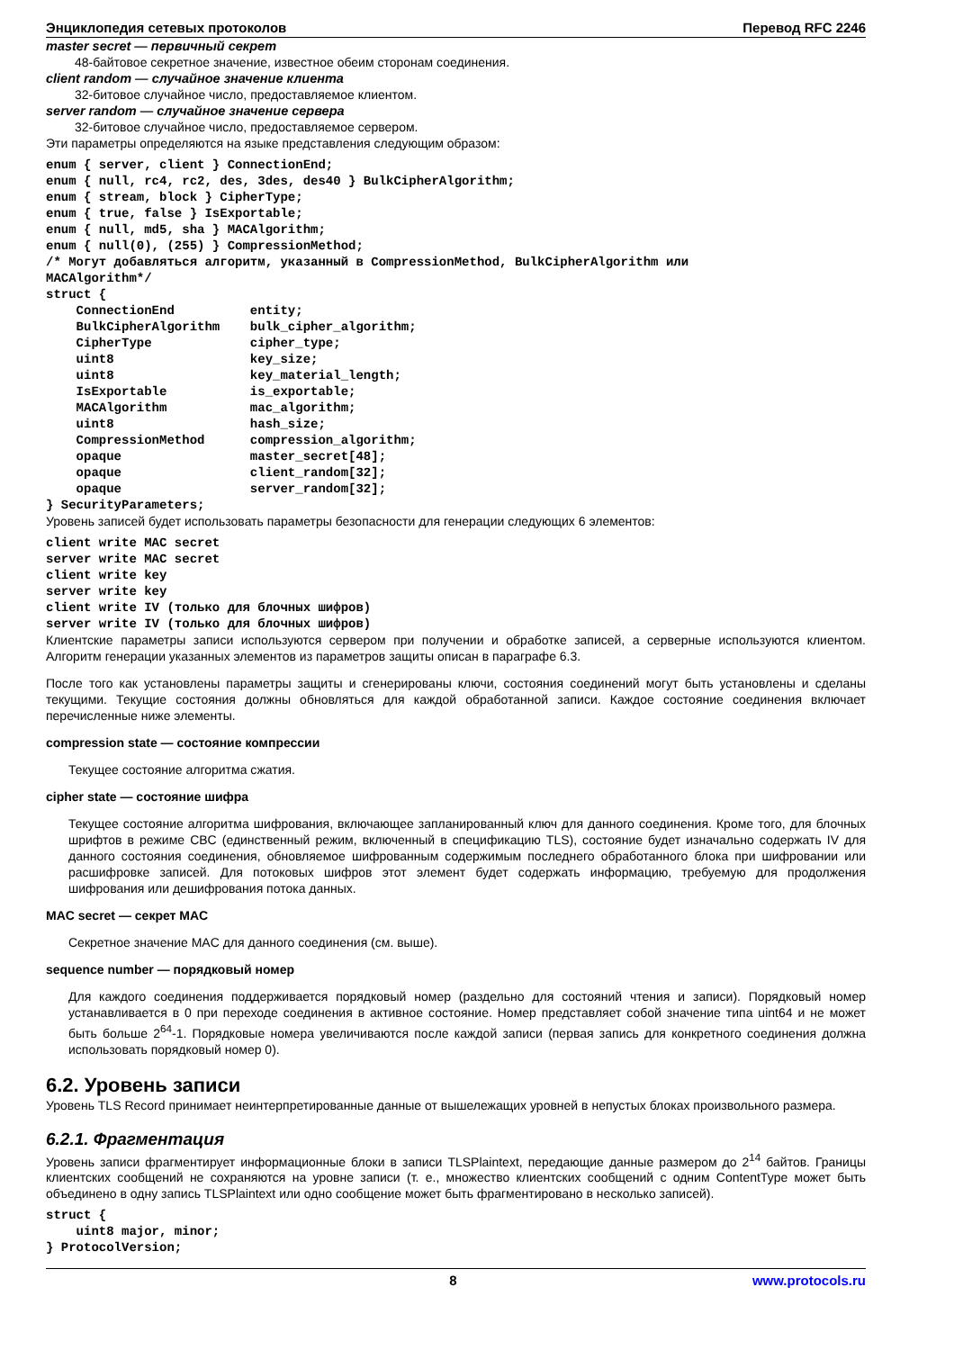Энциклопедия сетевых протоколов Перевод RFC 2246
master secret — первичный секрет
48-байтовое секретное значение, известное обеим сторонам соединения.
client random — случайное значение клиента
32-битовое случайное число, предоставляемое клиентом.
server random — случайное значение сервера
32-битовое случайное число, предоставляемое сервером.
Эти параметры определяются на языке представления следующим образом:
enum { server, client } ConnectionEnd;
enum { null, rc4, rc2, des, 3des, des40 } BulkCipherAlgorithm;
enum { stream, block } CipherType;
enum { true, false } IsExportable;
enum { null, md5, sha } MACAlgorithm;
enum { null(0), (255) } CompressionMethod;
/* Могут добавляться алгоритм, указанный в CompressionMethod, BulkCipherAlgorithm или
MACAlgorithm*/
struct {
    ConnectionEnd          entity;
    BulkCipherAlgorithm    bulk_cipher_algorithm;
    CipherType             cipher_type;
    uint8                  key_size;
    uint8                  key_material_length;
    IsExportable           is_exportable;
    MACAlgorithm           mac_algorithm;
    uint8                  hash_size;
    CompressionMethod      compression_algorithm;
    opaque                 master_secret[48];
    opaque                 client_random[32];
    opaque                 server_random[32];
} SecurityParameters;
Уровень записей будет использовать параметры безопасности для генерации следующих 6 элементов:
client write MAC secret
server write MAC secret
client write key
server write key
client write IV (только для блочных шифров)
server write IV (только для блочных шифров)
Клиентские параметры записи используются сервером при получении и обработке записей, а серверные используются клиентом. Алгоритм генерации указанных элементов из параметров защиты описан в параграфе 6.3.
После того как установлены параметры защиты и сгенерированы ключи, состояния соединений могут быть установлены и сделаны текущими. Текущие состояния должны обновляться для каждой обработанной записи. Каждое состояние соединения включает перечисленные ниже элементы.
compression state — состояние компрессии
Текущее состояние алгоритма сжатия.
cipher state — состояние шифра
Текущее состояние алгоритма шифрования, включающее запланированный ключ для данного соединения. Кроме того, для блочных шрифтов в режиме CBC (единственный режим, включенный в спецификацию TLS), состояние будет изначально содержать IV для данного состояния соединения, обновляемое шифрованным содержимым последнего обработанного блока при шифровании или расшифровке записей. Для потоковых шифров этот элемент будет содержать информацию, требуемую для продолжения шифрования или дешифрования потока данных.
MAC secret — секрет MAC
Секретное значение MAC для данного соединения (см. выше).
sequence number — порядковый номер
Для каждого соединения поддерживается порядковый номер (раздельно для состояний чтения и записи). Порядковый номер устанавливается в 0 при переходе соединения в активное состояние. Номер представляет собой значение типа uint64 и не может быть больше 2<sup>64</sup>-1. Порядковые номера увеличиваются после каждой записи (первая запись для конкретного соединения должна использовать порядковый номер 0).
6.2. Уровень записи
Уровень TLS Record принимает неинтерпретированные данные от вышележащих уровней в непустых блоках произвольного размера.
6.2.1. Фрагментация
Уровень записи фрагментирует информационные блоки в записи TLSPlaintext, передающие данные размером до 2<sup>14</sup> байтов. Границы клиентских сообщений не сохраняются на уровне записи (т. е., множество клиентских сообщений с одним ContentType может быть объединено в одну запись TLSPlaintext или одно сообщение может быть фрагментировано в несколько записей).
struct {
    uint8 major, minor;
} ProtocolVersion;
8 www.protocols.ru